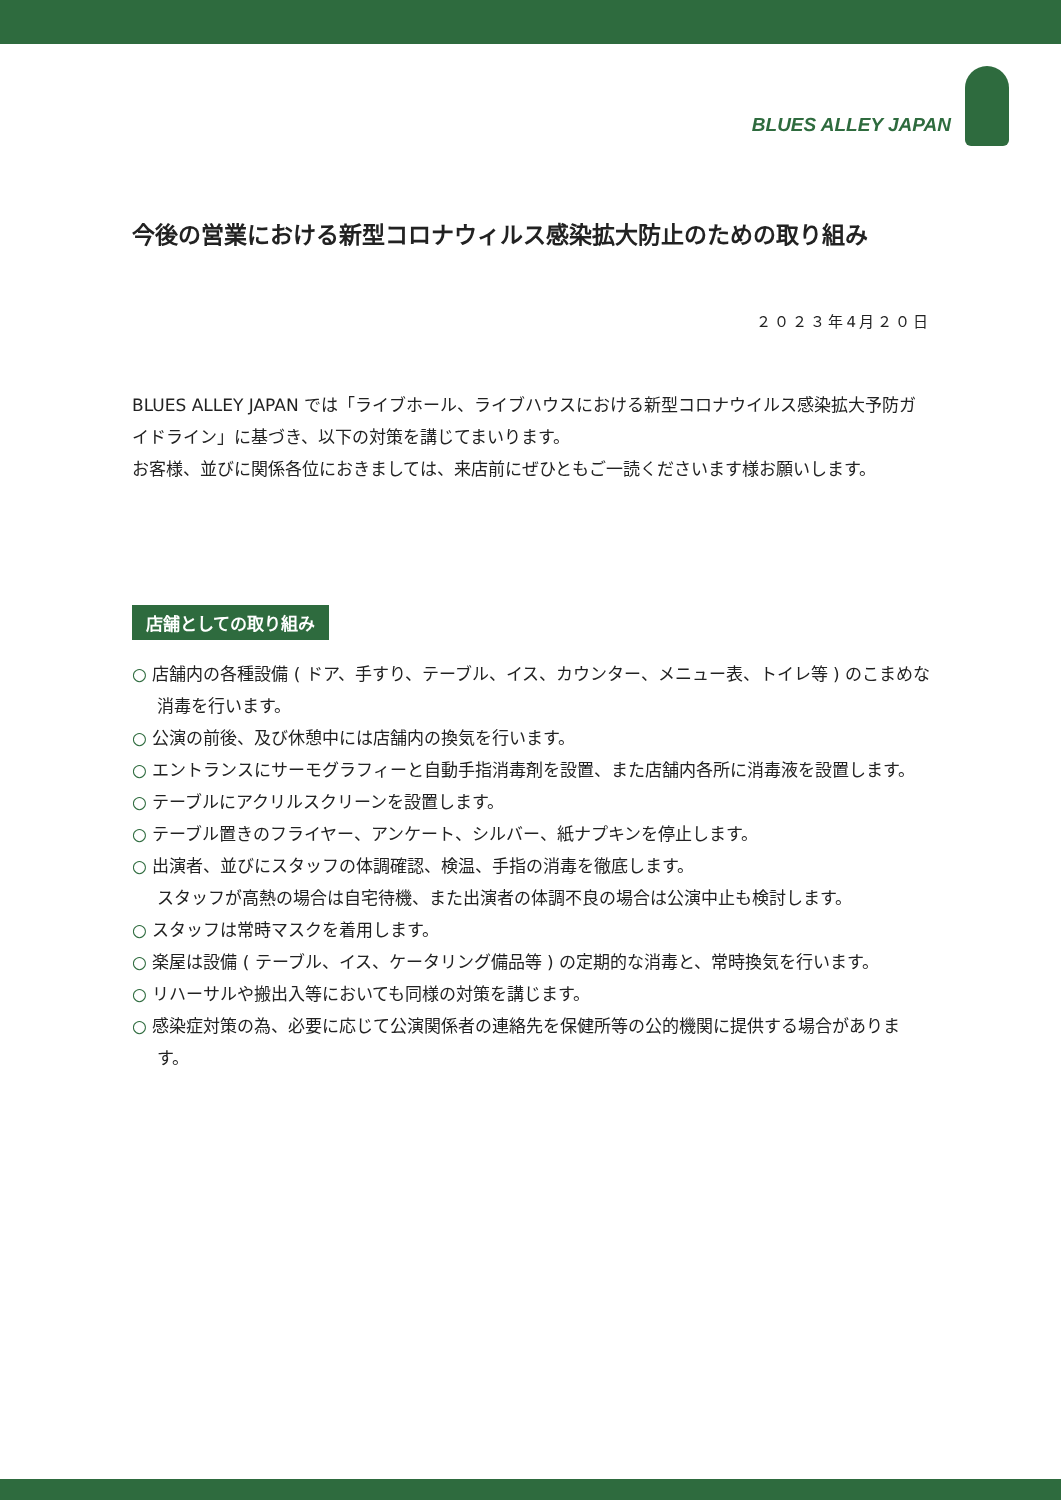BLUES ALLEY JAPAN
今後の営業における新型コロナウィルス感染拡大防止のための取り組み
２０２３年4月２０日
BLUES ALLEY JAPAN では「ライブホール、ライブハウスにおける新型コロナウイルス感染拡大予防ガイドライン」に基づき、以下の対策を講じてまいります。
お客様、並びに関係各位におきましては、来店前にぜひともご一読くださいます様お願いします。
店舗としての取り組み
○ 店舗内の各種設備 ( ドア、手すり、テーブル、イス、カウンター、メニュー表、トイレ等 ) のこまめな消毒を行います。
○ 公演の前後、及び休憩中には店舗内の換気を行います。
○ エントランスにサーモグラフィーと自動手指消毒剤を設置、また店舗内各所に消毒液を設置します。
○ テーブルにアクリルスクリーンを設置します。
○ テーブル置きのフライヤー、アンケート、シルバー、紙ナプキンを停止します。
○ 出演者、並びにスタッフの体調確認、検温、手指の消毒を徹底します。
スタッフが高熱の場合は自宅待機、また出演者の体調不良の場合は公演中止も検討します。
○ スタッフは常時マスクを着用します。
○ 楽屋は設備 ( テーブル、イス、ケータリング備品等 ) の定期的な消毒と、常時換気を行います。
○ リハーサルや搬出入等においても同様の対策を講じます。
○ 感染症対策の為、必要に応じて公演関係者の連絡先を保健所等の公的機関に提供する場合があります。